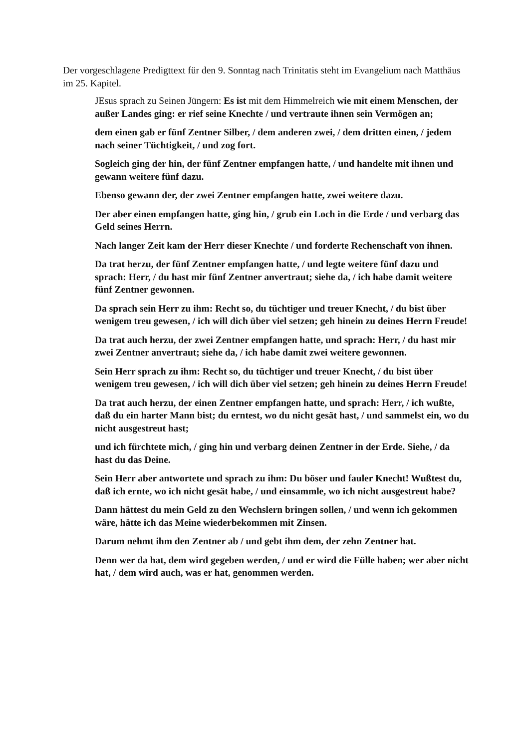Der vorgeschlagene Predigttext für den 9. Sonntag nach Trinitatis steht im Evangelium nach Matthäus im 25. Kapitel.
JEsus sprach zu Seinen Jüngern: Es ist mit dem Himmelreich wie mit einem Menschen, der außer Landes ging: er rief seine Knechte / und vertraute ihnen sein Vermögen an;
dem einen gab er fünf Zentner Silber, / dem anderen zwei, / dem dritten einen, / jedem nach seiner Tüchtigkeit, / und zog fort.
Sogleich ging der hin, der fünf Zentner empfangen hatte, / und handelte mit ihnen und gewann weitere fünf dazu.
Ebenso gewann der, der zwei Zentner empfangen hatte, zwei weitere dazu.
Der aber einen empfangen hatte, ging hin, / grub ein Loch in die Erde / und verbarg das Geld seines Herrn.
Nach langer Zeit kam der Herr dieser Knechte / und forderte Rechenschaft von ihnen.
Da trat herzu, der fünf Zentner empfangen hatte, / und legte weitere fünf dazu und sprach: Herr, / du hast mir fünf Zentner anvertraut; siehe da, / ich habe damit weitere fünf Zentner gewonnen.
Da sprach sein Herr zu ihm: Recht so, du tüchtiger und treuer Knecht, / du bist über wenigem treu gewesen, / ich will dich über viel setzen; geh hinein zu deines Herrn Freude!
Da trat auch herzu, der zwei Zentner empfangen hatte, und sprach: Herr, / du hast mir zwei Zentner anvertraut; siehe da, / ich habe damit zwei weitere gewonnen.
Sein Herr sprach zu ihm: Recht so, du tüchtiger und treuer Knecht, / du bist über wenigem treu gewesen, / ich will dich über viel setzen; geh hinein zu deines Herrn Freude!
Da trat auch herzu, der einen Zentner empfangen hatte, und sprach: Herr, / ich wußte, daß du ein harter Mann bist; du erntest, wo du nicht gesät hast, / und sammelst ein, wo du nicht ausgestreut hast;
und ich fürchtete mich, / ging hin und verbarg deinen Zentner in der Erde. Siehe, / da hast du das Deine.
Sein Herr aber antwortete und sprach zu ihm: Du böser und fauler Knecht! Wußtest du, daß ich ernte, wo ich nicht gesät habe, / und einsammle, wo ich nicht ausgestreut habe?
Dann hättest du mein Geld zu den Wechslern bringen sollen, / und wenn ich gekommen wäre, hätte ich das Meine wiederbekommen mit Zinsen.
Darum nehmt ihm den Zentner ab / und gebt ihm dem, der zehn Zentner hat.
Denn wer da hat, dem wird gegeben werden, / und er wird die Fülle haben; wer aber nicht hat, / dem wird auch, was er hat, genommen werden.